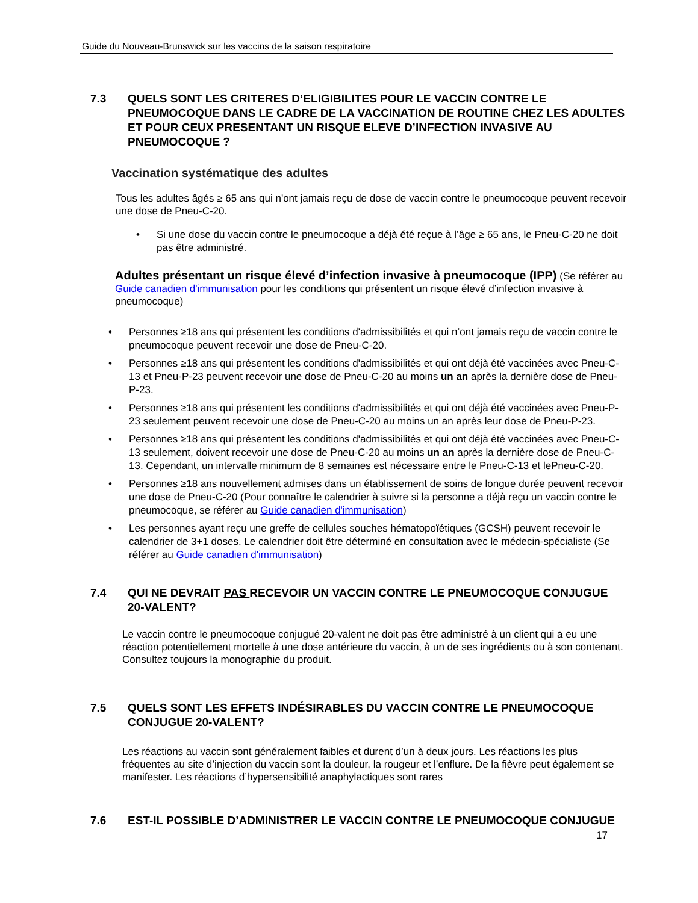Guide du Nouveau-Brunswick sur les vaccins de la saison respiratoire
7.3 QUELS SONT LES CRITERES D’ELIGIBILITES POUR LE VACCIN CONTRE LE PNEUMOCOQUE DANS LE CADRE DE LA VACCINATION DE ROUTINE CHEZ LES ADULTES ET POUR CEUX PRESENTANT UN RISQUE ELEVE D’INFECTION INVASIVE AU PNEUMOCOQUE ?
Vaccination systématique des adultes
Tous les adultes âgés ≥ 65 ans qui n'ont jamais reçu de dose de vaccin contre le pneumocoque peuvent recevoir une dose de Pneu-C-20.
• Si une dose du vaccin contre le pneumocoque a déjà été reçue à l’âge ≥ 65 ans, le Pneu-C-20 ne doit pas être administré.
Adultes présentant un risque élevé d’infection invasive à pneumocoque (IPP) (Se référer au Guide canadien d'immunisation pour les conditions qui présentent un risque élevé d’infection invasive à pneumocoque)
• Personnes ≥18 ans qui présentent les conditions d'admissibilités et qui n’ont jamais reçu de vaccin contre le pneumocoque peuvent recevoir une dose de Pneu-C-20.
• Personnes ≥18 ans qui présentent les conditions d'admissibilités et qui ont déjà été vaccinées avec Pneu-C-13 et Pneu-P-23 peuvent recevoir une dose de Pneu-C-20 au moins un an après la dernière dose de Pneu-P-23.
• Personnes ≥18 ans qui présentent les conditions d'admissibilités et qui ont déjà été vaccinées avec Pneu-P-23 seulement peuvent recevoir une dose de Pneu-C-20 au moins un an après leur dose de Pneu-P-23.
• Personnes ≥18 ans qui présentent les conditions d'admissibilités et qui ont déjà été vaccinées avec Pneu-C-13 seulement, doivent recevoir une dose de Pneu-C-20 au moins un an après la dernière dose de Pneu-C-13. Cependant, un intervalle minimum de 8 semaines est nécessaire entre le Pneu-C-13 et lePneu-C-20.
• Personnes ≥18 ans nouvellement admises dans un établissement de soins de longue durée peuvent recevoir une dose de Pneu-C-20 (Pour connaître le calendrier à suivre si la personne a déjà reçu un vaccin contre le pneumocoque, se référer au Guide canadien d'immunisation)
• Les personnes ayant reçu une greffe de cellules souches hématopoïétiques (GCSH) peuvent recevoir le calendrier de 3+1 doses. Le calendrier doit être déterminé en consultation avec le médecin-spécialiste (Se référer au Guide canadien d'immunisation)
7.4 QUI NE DEVRAIT PAS RECEVOIR UN VACCIN CONTRE LE PNEUMOCOQUE CONJUGUE 20-VALENT?
Le vaccin contre le pneumocoque conjugué 20-valent ne doit pas être administré à un client qui a eu une réaction potentiellement mortelle à une dose antérieure du vaccin, à un de ses ingrédients ou à son contenant. Consultez toujours la monographie du produit.
7.5 QUELS SONT LES EFFETS INDÉSIRABLES DU VACCIN CONTRE LE PNEUMOCOQUE CONJUGUE 20-VALENT?
Les réactions au vaccin sont généralement faibles et durent d’un à deux jours. Les réactions les plus fréquentes au site d’injection du vaccin sont la douleur, la rougeur et l’enflure. De la fièvre peut également se manifester. Les réactions d’hypersensibilité anaphylactiques sont rares
7.6 EST-IL POSSIBLE D’ADMINISTRER LE VACCIN CONTRE LE PNEUMOCOQUE CONJUGUE
17